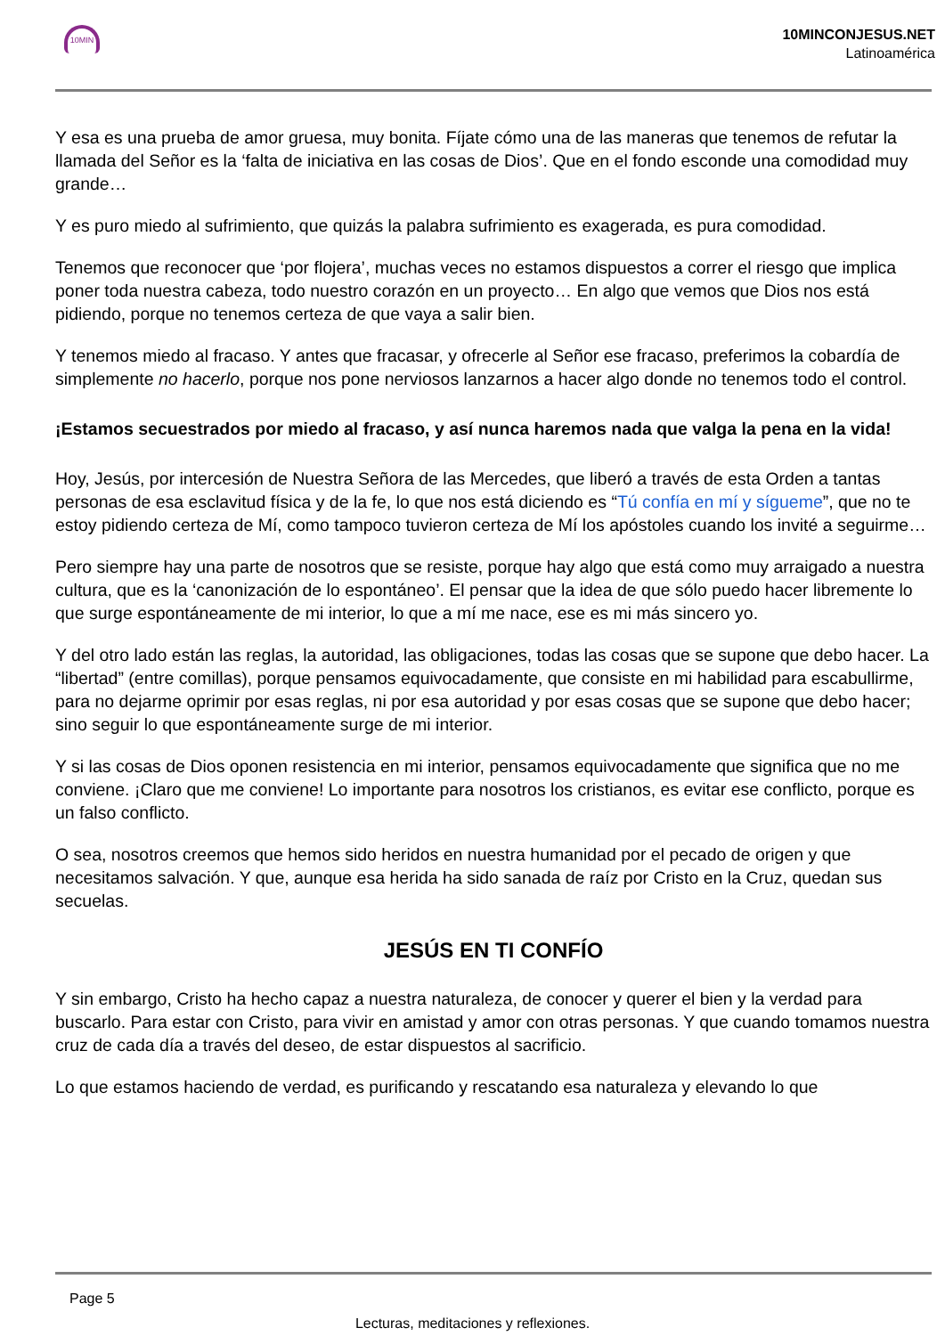10MIN
10MINCONJESUS.NET
Latinoamérica
Y esa es una prueba de amor gruesa, muy bonita. Fíjate cómo una de las maneras que tenemos de refutar la llamada del Señor es la ‘falta de iniciativa en las cosas de Dios’. Que en el fondo esconde una comodidad muy grande…
Y es puro miedo al sufrimiento, que quizás la palabra sufrimiento es exagerada, es pura comodidad.
Tenemos que reconocer que ‘por flojera’, muchas veces no estamos dispuestos a correr el riesgo que implica poner toda nuestra cabeza, todo nuestro corazón en un proyecto… En algo que vemos que Dios nos está pidiendo, porque no tenemos certeza de que vaya a salir bien.
Y tenemos miedo al fracaso. Y antes que fracasar, y ofrecerle al Señor ese fracaso, preferimos la cobardía de simplemente no hacerlo, porque nos pone nerviosos lanzarnos a hacer algo donde no tenemos todo el control.
¡Estamos secuestrados por miedo al fracaso, y así nunca haremos nada que valga la pena en la vida!
Hoy, Jesús, por intercesión de Nuestra Señora de las Mercedes, que liberó a través de esta Orden a tantas personas de esa esclavitud física y de la fe, lo que nos está diciendo es “Tú confía en mí y sígueme”, que no te estoy pidiendo certeza de Mí, como tampoco tuvieron certeza de Mí los apóstoles cuando los invité a seguirme…
Pero siempre hay una parte de nosotros que se resiste, porque hay algo que está como muy arraigado a nuestra cultura, que es la ‘canonización de lo espontáneo’. El pensar que la idea de que sólo puedo hacer libremente lo que surge espontáneamente de mi interior, lo que a mí me nace, ese es mi más sincero yo.
Y del otro lado están las reglas, la autoridad, las obligaciones, todas las cosas que se supone que debo hacer. La “libertad” (entre comillas), porque pensamos equivocadamente, que consiste en mi habilidad para escabullirme, para no dejarme oprimir por esas reglas, ni por esa autoridad y por esas cosas que se supone que debo hacer; sino seguir lo que espontáneamente surge de mi interior.
Y si las cosas de Dios oponen resistencia en mi interior, pensamos equivocadamente que significa que no me conviene. ¡Claro que me conviene! Lo importante para nosotros los cristianos, es evitar ese conflicto, porque es un falso conflicto.
O sea, nosotros creemos que hemos sido heridos en nuestra humanidad por el pecado de origen y que necesitamos salvación. Y que, aunque esa herida ha sido sanada de raíz por Cristo en la Cruz, quedan sus secuelas.
JESÚS EN TI CONFÍO
Y sin embargo, Cristo ha hecho capaz a nuestra naturaleza, de conocer y querer el bien y la verdad para buscarlo. Para estar con Cristo, para vivir en amistad y amor con otras personas. Y que cuando tomamos nuestra cruz de cada día a través del deseo, de estar dispuestos al sacrificio.
Lo que estamos haciendo de verdad, es purificando y rescatando esa naturaleza y elevando lo que
Page 5
Lecturas, meditaciones y reflexiones.